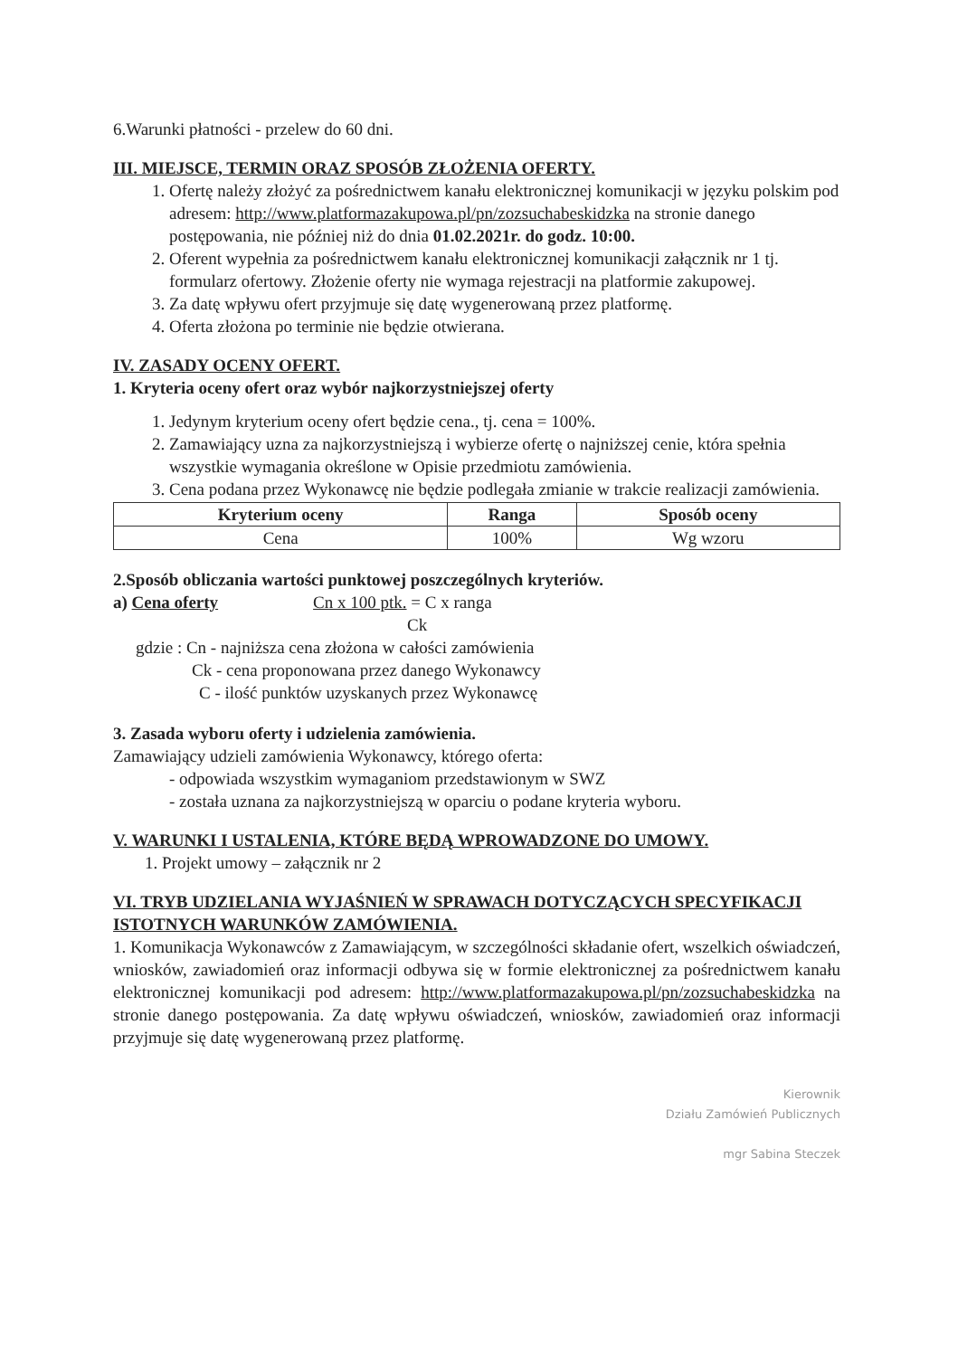6.Warunki płatności - przelew do 60 dni.
III. MIEJSCE, TERMIN ORAZ SPOSÓB ZŁOŻENIA OFERTY.
1. Ofertę należy złożyć za pośrednictwem kanału elektronicznej komunikacji w języku polskim pod adresem: http://www.platformazakupowa.pl/pn/zozsuchabeskidzka na stronie danego postępowania, nie później niż do dnia 01.02.2021r. do godz. 10:00.
2. Oferent wypełnia za pośrednictwem kanału elektronicznej komunikacji załącznik nr 1 tj. formularz ofertowy. Złożenie oferty nie wymaga rejestracji na platformie zakupowej.
3. Za datę wpływu ofert przyjmuje się datę wygenerowaną przez platformę.
4. Oferta złożona po terminie nie będzie otwierana.
IV. ZASADY OCENY OFERT.
1. Kryteria oceny ofert oraz wybór najkorzystniejszej oferty
1. Jedynym kryterium oceny ofert będzie cena., tj. cena = 100%.
2. Zamawiający uzna za najkorzystniejszą i wybierze ofertę o najniższej cenie, która spełnia wszystkie wymagania określone w Opisie przedmiotu zamówienia.
3. Cena podana przez Wykonawcę nie będzie podlegała zmianie w trakcie realizacji zamówienia.
| Kryterium oceny | Ranga | Sposób oceny |
| --- | --- | --- |
| Cena | 100% | Wg wzoru |
2.Sposób obliczania wartości punktowej poszczególnych kryteriów.
a) Cena oferty Cn x 100 ptk. = C x ranga
Ck
gdzie : Cn - najniższa cena złożona w całości zamówienia
Ck - cena proponowana przez danego Wykonawcy
C - ilość punktów uzyskanych przez Wykonawcę
3. Zasada wyboru oferty i udzielenia zamówienia.
Zamawiający udzieli zamówienia Wykonawcy, którego oferta:
- odpowiada wszystkim wymaganiom przedstawionym w SWZ
- została uznana za najkorzystniejszą w oparciu o podane kryteria wyboru.
V. WARUNKI I USTALENIA, KTÓRE BĘDĄ WPROWADZONE DO UMOWY.
1. Projekt umowy – załącznik nr 2
VI. TRYB UDZIELANIA WYJAŚNIEŃ W SPRAWACH DOTYCZĄCYCH SPECYFIKACJI ISTOTNYCH WARUNKÓW ZAMÓWIENIA.
1. Komunikacja Wykonawców z Zamawiającym, w szczególności składanie ofert, wszelkich oświadczeń, wniosków, zawiadomień oraz informacji odbywa się w formie elektronicznej za pośrednictwem kanału elektronicznej komunikacji pod adresem: http://www.platformazakupowa.pl/pn/zozsuchabeskidzka na stronie danego postępowania. Za datę wpływu oświadczeń, wniosków, zawiadomień oraz informacji przyjmuje się datę wygenerowaną przez platformę.
Kierownik
Działu Zamówień Publicznych
mgr Sabina Steczek